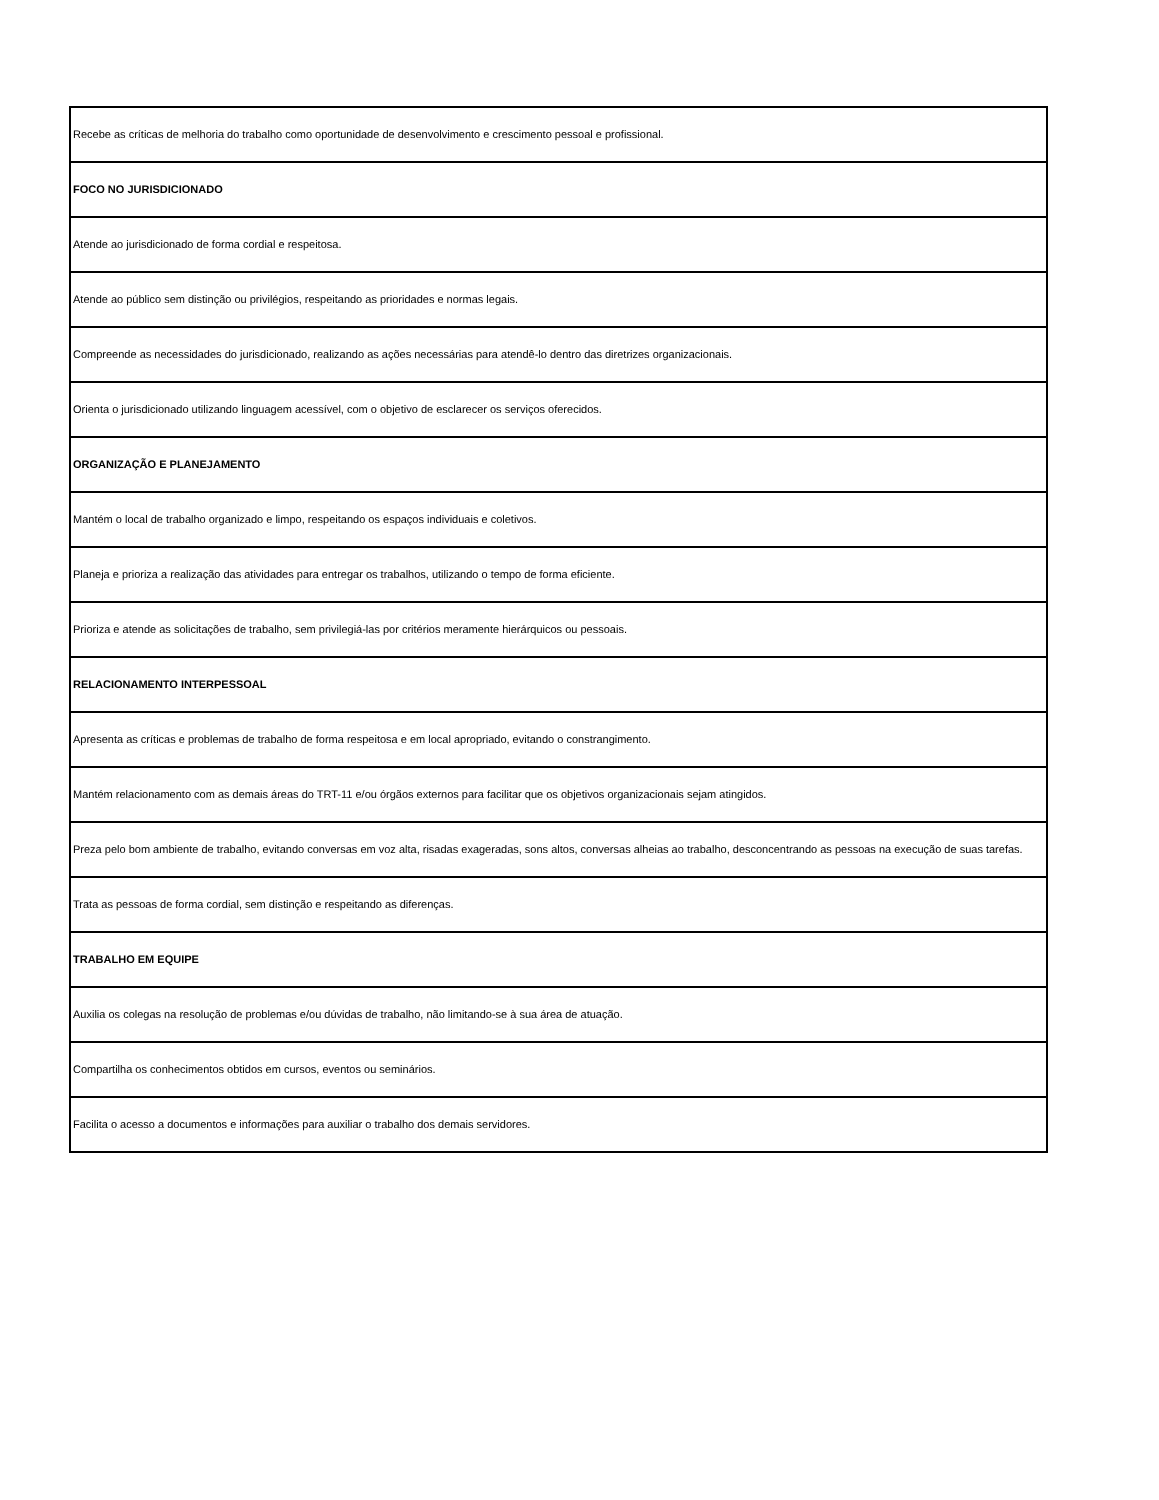| Recebe as críticas de melhoria do trabalho como oportunidade de desenvolvimento e crescimento pessoal e profissional. |
| FOCO NO JURISDICIONADO |
| Atende ao jurisdicionado de forma cordial e respeitosa. |
| Atende ao público sem distinção ou privilégios, respeitando as prioridades e normas legais. |
| Compreende as necessidades do jurisdicionado, realizando as ações necessárias para atendê-lo dentro das diretrizes organizacionais. |
| Orienta o jurisdicionado utilizando linguagem acessível, com o objetivo de esclarecer os serviços oferecidos. |
| ORGANIZAÇÃO E PLANEJAMENTO |
| Mantém o local de trabalho organizado e limpo, respeitando os espaços individuais e coletivos. |
| Planeja e prioriza a realização das atividades para entregar os trabalhos, utilizando o tempo de forma eficiente. |
| Prioriza e atende as solicitações de trabalho, sem privilegiá-las por critérios meramente hierárquicos ou pessoais. |
| RELACIONAMENTO INTERPESSOAL |
| Apresenta as críticas e problemas de trabalho de forma respeitosa e em local apropriado, evitando o constrangimento. |
| Mantém relacionamento com as demais áreas do TRT-11 e/ou órgãos externos para facilitar que os objetivos organizacionais sejam atingidos. |
| Preza pelo bom ambiente de trabalho, evitando conversas em voz alta, risadas exageradas, sons altos, conversas alheias ao trabalho, desconcentrando as pessoas na execução de suas tarefas. |
| Trata as pessoas de forma cordial, sem distinção e respeitando as diferenças. |
| TRABALHO EM EQUIPE |
| Auxilia os colegas na resolução de problemas e/ou dúvidas de trabalho, não limitando-se à sua área de atuação. |
| Compartilha os conhecimentos obtidos em cursos, eventos ou seminários. |
| Facilita o acesso a documentos e informações para auxiliar o trabalho dos demais servidores. |